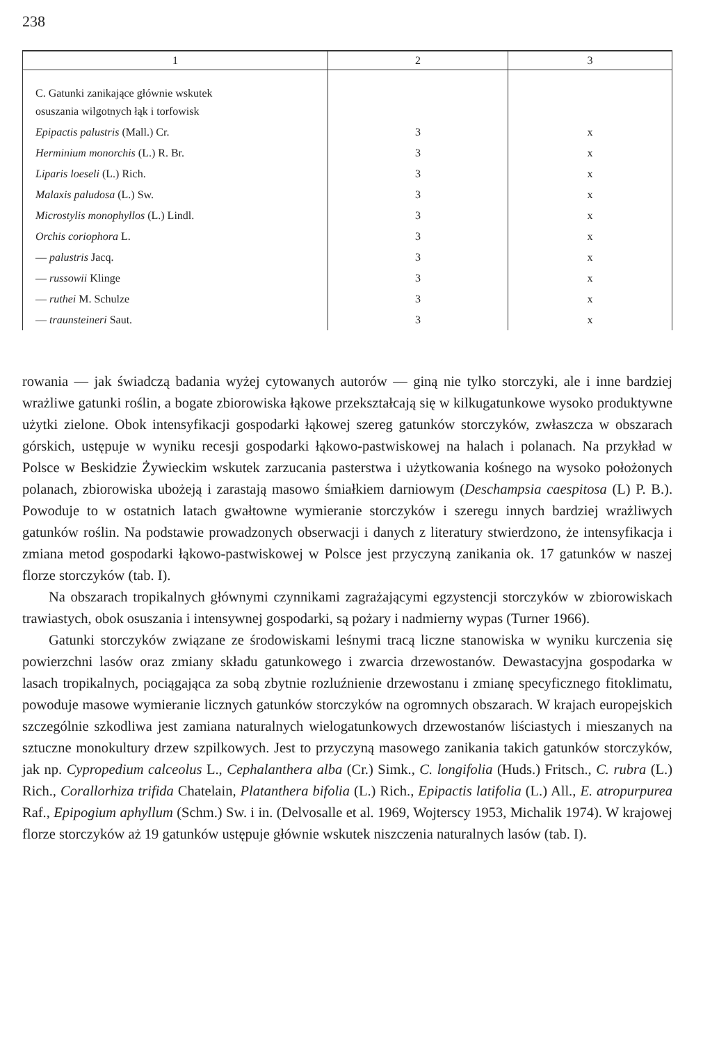238
| 1 | 2 | 3 |
| --- | --- | --- |
| C. Gatunki zanikające głównie wskutek osuszania wilgotnych łąk i torfowisk | | |
| Epipactis palustris (Mall.) Cr. | 3 | x |
| Herminium monorchis (L.) R. Br. | 3 | x |
| Liparis loeseli (L.) Rich. | 3 | x |
| Malaxis paludosa (L.) Sw. | 3 | x |
| Microstylis monophyllos (L.) Lindl. | 3 | x |
| Orchis coriophora L. | 3 | x |
| — palustris Jacq. | 3 | x |
| — russowii Klinge | 3 | x |
| — ruthei M. Schulze | 3 | x |
| — traunsteineri Saut. | 3 | x |
rowania — jak świadczą badania wyżej cytowanych autorów — giną nie tylko storczyki, ale i inne bardziej wrażliwe gatunki roślin, a bogate zbiorowiska łąkowe przekształcają się w kilkugatunkowe wysoko produktywne użytki zielone. Obok intensyfikacji gospodarki łąkowej szereg gatunków storczyków, zwłaszcza w obszarach górskich, ustępuje w wyniku recesji gospodarki łąkowo-pastwiskowej na halach i polanach. Na przykład w Polsce w Beskidzie Żywieckim wskutek zarzucania pasterstwa i użytkowania kośnego na wysoko położonych polanach, zbiorowiska ubożeją i zarastają masowo śmiałkiem darniowym (Deschampsia caespitosa (L) P. B.). Powoduje to w ostatnich latach gwałtowne wymieranie storczyków i szeregu innych bardziej wrażliwych gatunków roślin. Na podstawie prowadzonych obserwacji i danych z literatury stwierdzono, że intensyfikacja i zmiana metod gospodarki łąkowo-pastwiskowej w Polsce jest przyczyną zanikania ok. 17 gatunków w naszej florze storczyków (tab. I).
Na obszarach tropikalnych głównymi czynnikami zagrażającymi egzystencji storczyków w zbiorowiskach trawiastych, obok osuszania i intensywnej gospodarki, są pożary i nadmierny wypas (Turner 1966).
Gatunki storczyków związane ze środowiskami leśnymi tracą liczne stanowiska w wyniku kurczenia się powierzchni lasów oraz zmiany składu gatunkowego i zwarcia drzewostanów. Dewastacyjna gospodarka w lasach tropikalnych, pociągająca za sobą zbytnie rozluźnienie drzewostanu i zmianę specyficznego fitoklimatu, powoduje masowe wymieranie licznych gatunków storczyków na ogromnych obszarach. W krajach europejskich szczególnie szkodliwa jest zamiana naturalnych wielogatunkowych drzewostanów liściastych i mieszanych na sztuczne monokultury drzew szpilkowych. Jest to przyczyną masowego zanikania takich gatunków storczyków, jak np. Cypropedium calceolus L., Cephalanthera alba (Cr.) Simk., C. longifolia (Huds.) Fritsch., C. rubra (L.) Rich., Corallorhiza trifida Chatelain, Platanthera bifolia (L.) Rich., Epipactis latifolia (L.) All., E. atropurpurea Raf., Epipogium aphyllum (Schm.) Sw. i in. (Delvosalle et al. 1969, Wojterscy 1953, Michalik 1974). W krajowej florze storczyków aż 19 gatunków ustępuje głównie wskutek niszczenia naturalnych lasów (tab. I).